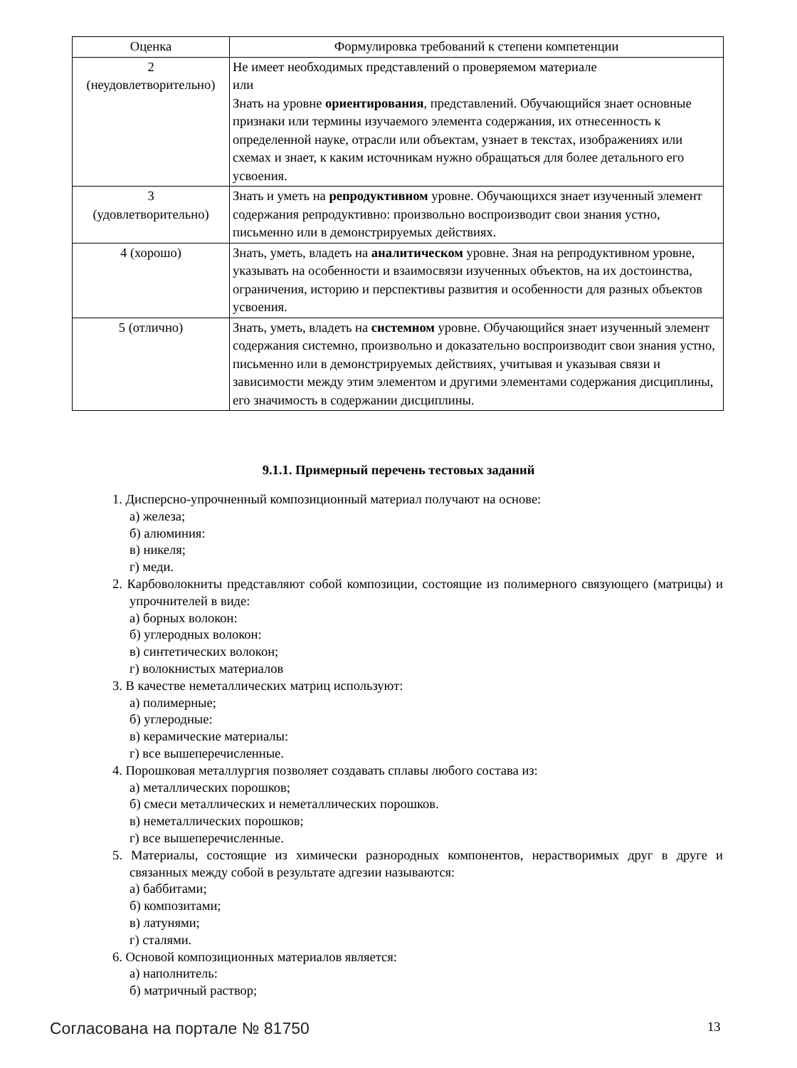| Оценка | Формулировка требований к степени компетенции |
| --- | --- |
| 2 (неудовлетворительно) | Не имеет необходимых представлений о проверяемом материале или Знать на уровне ориентирования , представлений. Обучающийся знает основные признаки или термины изучаемого элемента содержания, их отнесенность к определенной науке, отрасли или объектам, узнает в текстах, изображениях или схемах и знает, к каким источникам нужно обращаться для более детального его усвоения. |
| 3 (удовлетворительно) | Знать и уметь на репродуктивном уровне. Обучающихся знает изученный элемент содержания репродуктивно: произвольно воспроизводит свои знания устно, письменно или в демонстрируемых действиях. |
| 4 (хорошо) | Знать, уметь, владеть на аналитическом уровне. Зная на репродуктивном уровне, указывать на особенности и взаимосвязи изученных объектов, на их достоинства, ограничения, историю и перспективы развития и особенности для разных объектов усвоения. |
| 5 (отлично) | Знать, уметь, владеть на системном уровне. Обучающийся знает изученный элемент содержания системно, произвольно и доказательно воспроизводит свои знания устно, письменно или в демонстрируемых действиях, учитывая и указывая связи и зависимости между этим элементом и другими элементами содержания дисциплины, его значимость в содержании дисциплины. |
9.1.1. Примерный перечень тестовых заданий
1. Дисперсно-упрочненный композиционный материал получают на основе:
а) железа;
б) алюминия:
в) никеля;
г) меди.
2. Карбоволокниты представляют собой композиции, состоящие из полимерного связующего (матрицы) и упрочнителей в виде:
а) борных волокон:
б) углеродных волокон:
в) синтетических волокон;
г) волокнистых материалов
3. В качестве неметаллических матриц используют:
а) полимерные;
б) углеродные:
в) керамические материалы:
г) все вышеперечисленные.
4. Порошковая металлургия позволяет создавать сплавы любого состава из:
а) металлических порошков;
б) смеси металлических и неметаллических порошков.
в) неметаллических порошков;
г) все вышеперечисленные.
5. Материалы, состоящие из химически разнородных компонентов, нерастворимых друг в друге и связанных между собой в результате адгезии называются:
а) баббитами;
б) композитами;
в) латунями;
г) сталями.
6. Основой композиционных материалов является:
а) наполнитель:
б) матричный раствор;
Согласована на портале № 81750 13